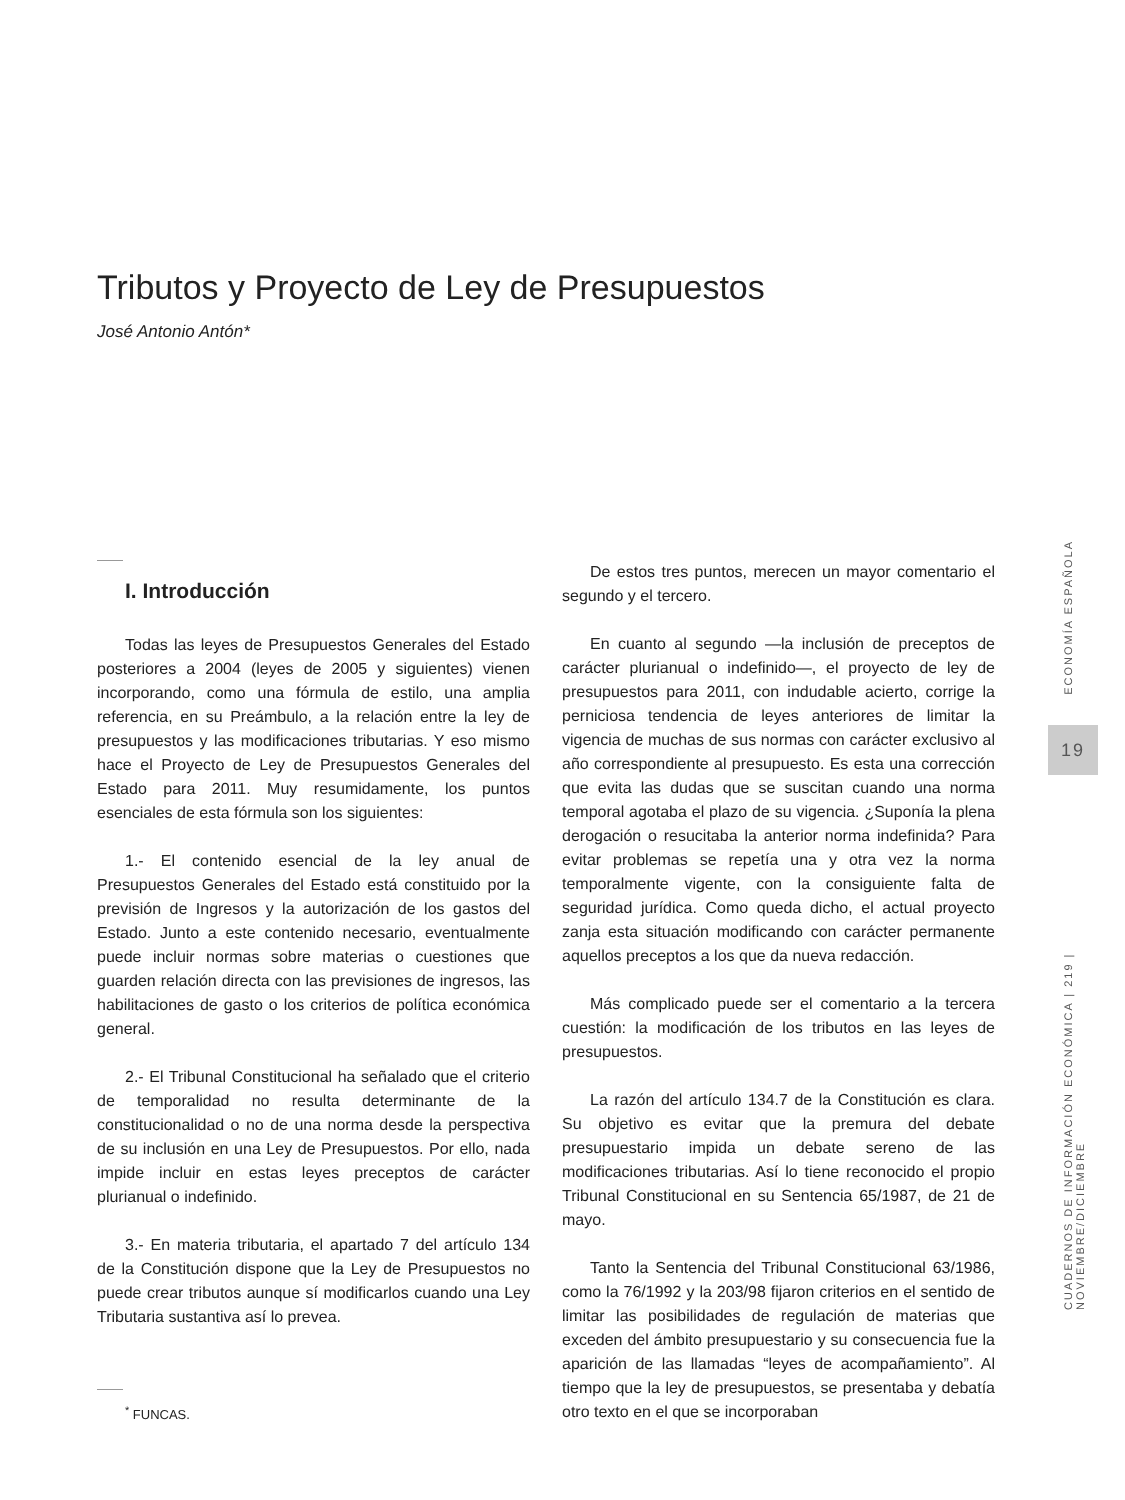Tributos y Proyecto de Ley de Presupuestos
José Antonio Antón*
I. Introducción
Todas las leyes de Presupuestos Generales del Estado posteriores a 2004 (leyes de 2005 y siguientes) vienen incorporando, como una fórmula de estilo, una amplia referencia, en su Preámbulo, a la relación entre la ley de presupuestos y las modificaciones tributarias. Y eso mismo hace el Proyecto de Ley de Presupuestos Generales del Estado para 2011. Muy resumidamente, los puntos esenciales de esta fórmula son los siguientes:
1.- El contenido esencial de la ley anual de Presupuestos Generales del Estado está constituido por la previsión de Ingresos y la autorización de los gastos del Estado. Junto a este contenido necesario, eventualmente puede incluir normas sobre materias o cuestiones que guarden relación directa con las previsiones de ingresos, las habilitaciones de gasto o los criterios de política económica general.
2.- El Tribunal Constitucional ha señalado que el criterio de temporalidad no resulta determinante de la constitucionalidad o no de una norma desde la perspectiva de su inclusión en una Ley de Presupuestos. Por ello, nada impide incluir en estas leyes preceptos de carácter plurianual o indefinido.
3.- En materia tributaria, el apartado 7 del artículo 134 de la Constitución dispone que la Ley de Presupuestos no puede crear tributos aunque sí modificarlos cuando una Ley Tributaria sustantiva así lo prevea.
<sup>*</sup> FUNCAS.
De estos tres puntos, merecen un mayor comentario el segundo y el tercero.
En cuanto al segundo —la inclusión de preceptos de carácter plurianual o indefinido—, el proyecto de ley de presupuestos para 2011, con indudable acierto, corrige la perniciosa tendencia de leyes anteriores de limitar la vigencia de muchas de sus normas con carácter exclusivo al año correspondiente al presupuesto. Es esta una corrección que evita las dudas que se suscitan cuando una norma temporal agotaba el plazo de su vigencia. ¿Suponía la plena derogación o resucitaba la anterior norma indefinida? Para evitar problemas se repetía una y otra vez la norma temporalmente vigente, con la consiguiente falta de seguridad jurídica. Como queda dicho, el actual proyecto zanja esta situación modificando con carácter permanente aquellos preceptos a los que da nueva redacción.
Más complicado puede ser el comentario a la tercera cuestión: la modificación de los tributos en las leyes de presupuestos.
La razón del artículo 134.7 de la Constitución es clara. Su objetivo es evitar que la premura del debate presupuestario impida un debate sereno de las modificaciones tributarias. Así lo tiene reconocido el propio Tribunal Constitucional en su Sentencia 65/1987, de 21 de mayo.
Tanto la Sentencia del Tribunal Constitucional 63/1986, como la 76/1992 y la 203/98 fijaron criterios en el sentido de limitar las posibilidades de regulación de materias que exceden del ámbito presupuestario y su consecuencia fue la aparición de las llamadas “leyes de acompañamiento”. Al tiempo que la ley de presupuestos, se presentaba y debatía otro texto en el que se incorporaban
ECONOMÍA ESPAÑOLA
19
CUADERNOS DE INFORMACIÓN ECONÓMICA | 219 | NOVIEMBRE/DICIEMBRE